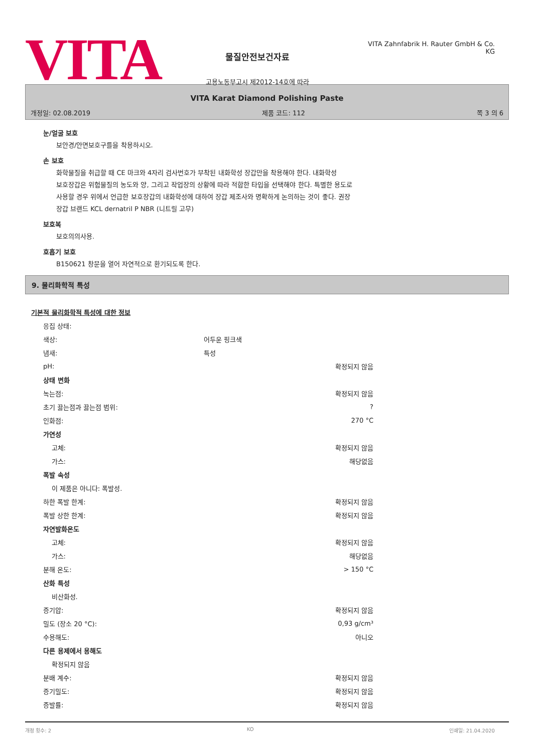VITA
물질안전보건자료
고용노동부고시 제2012-14호에 따라
VITA Zahnfabrik H. Rauter GmbH & Co. KG
VITA Karat Diamond Polishing Paste
개정일: 02.08.2019 제품 코드: 112 쪽 3 의 6
눈/얼굴 보호
보안경/안면보호구를을 착용하시오.
손 보호
화학물질을 취급할 때 CE 마크와 4자리 검사번호가 부착된 내화학성 장갑만을 착용해야 한다. 내화학성
보호장갑은 위험물질의 농도와 양, 그리고 작업장의 상황에 따라 적합한 타입을 선택해야 한다. 특별한 용도로
사용할 경우 위에서 언급한 보호장갑의 내화학성에 대하여 장갑 제조사와 명확하게 논의하는 것이 좋다. 권장
장갑 브랜드 KCL dernatril P NBR (니트릴 고무)
보호복
보호의의사용.
호흡기 보호
B150621 창문을 열어 자연적으로 환기되도록 한다.
9. 물리화학적 특성
기본적 물리화학적 특성에 대한 정보
| 응집 상태: | | |
| 색상: | 어두운 핑크색 | |
| 냄새: | 특성 | |
| pH: | | 확정되지 않음 |
| 상태 변화 | | |
| 녹는점: | | 확정되지 않음 |
| 초기 끓는점과 끓는점 범위: | | ? |
| 인화점: | | 270 °C |
| 가연성 | | |
| 고체: | | 확정되지 않음 |
| 가스: | | 해당없음 |
| 폭발 속성 | | |
| 이 제품은 아니다: 폭발성. | | |
| 하한 폭발 한계: | | 확정되지 않음 |
| 폭발 상한 한계: | | 확정되지 않음 |
| 자연발화온도 | | |
| 고체: | | 확정되지 않음 |
| 가스: | | 해당없음 |
| 분해 온도: | | > 150 °C |
| 산화 특성 | | |
| 비산화성. | | |
| 증기압: | | 확정되지 않음 |
| 밀도 (장소 20 °C): | | 0,93 g/cm³ |
| 수용해도: | | 아니오 |
| 다른 용제에서 용해도 | | |
| 확정되지 않음 | | |
| 분배 계수: | | 확정되지 않음 |
| 증기밀도: | | 확정되지 않음 |
| 증발률: | | 확정되지 않음 |
개정 횟수: 2 KO 인쇄일: 21.04.2020